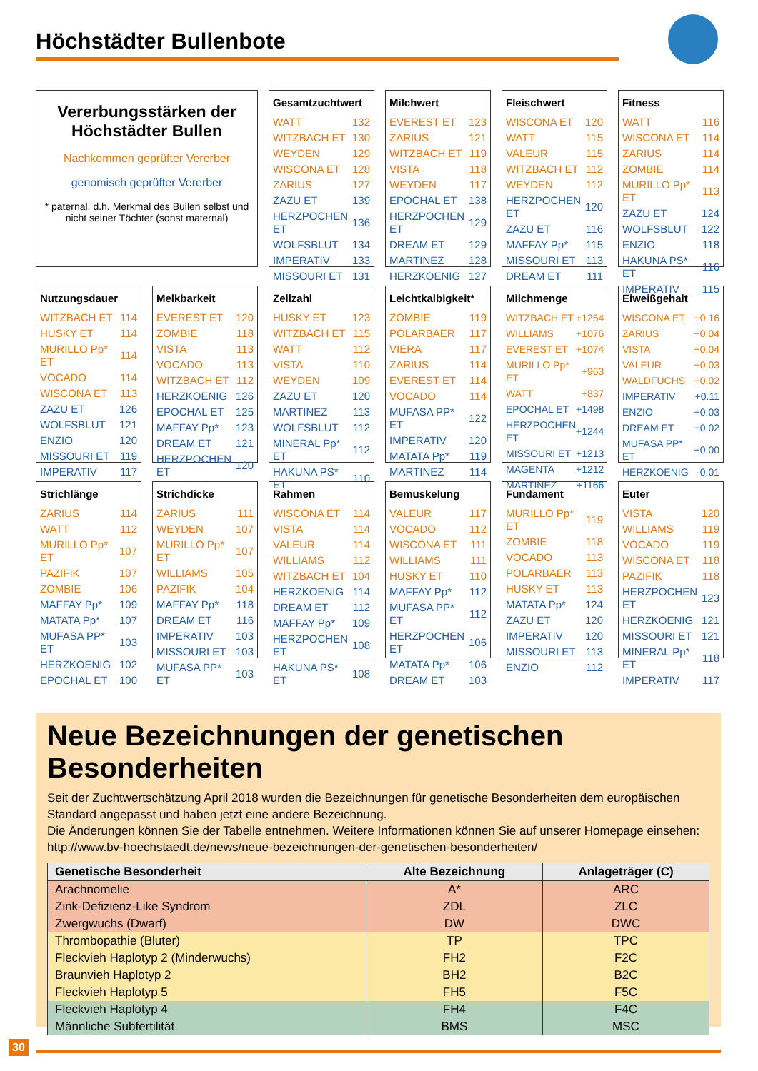Höchstädter Bullenbote
Vererbungsstärken der Höchstädter Bullen
Nachkommen geprüfter Vererber
genomisch geprüfter Vererber
* paternal, d.h. Merkmal des Bullen selbst und nicht seiner Töchter (sonst maternal)
Gesamtzuchtwert
| WATT | 132 |
| WITZBACH ET | 130 |
| WEYDEN | 129 |
| WISCONA ET | 128 |
| ZARIUS | 127 |
| ZAZU ET | 139 |
| HERZPOCHEN ET | 136 |
| WOLFSBLUT | 134 |
| IMPERATIV | 133 |
| MISSOURI ET | 131 |
Milchwert
| EVEREST ET | 123 |
| ZARIUS | 121 |
| WITZBACH ET | 119 |
| VISTA | 118 |
| WEYDEN | 117 |
| EPOCHAL ET | 138 |
| HERZPOCHEN ET | 129 |
| DREAM ET | 129 |
| MARTINEZ | 128 |
| HERZKOENIG | 127 |
Fleischwert
| WISCONA ET | 120 |
| WATT | 115 |
| VALEUR | 115 |
| WITZBACH ET | 112 |
| WEYDEN | 112 |
| HERZPOCHEN ET | 120 |
| ZAZU ET | 116 |
| MAFFAY Pp* | 115 |
| MISSOURI ET | 113 |
| DREAM ET | 111 |
Fitness
| WATT | 116 |
| WISCONA ET | 114 |
| ZARIUS | 114 |
| ZOMBIE | 114 |
| MURILLO Pp* ET | 113 |
| ZAZU ET | 124 |
| WOLFSBLUT | 122 |
| ENZIO | 118 |
| HAKUNA PS* ET | 116 |
| IMPERATIV | 115 |
Nutzungsdauer
| WITZBACH ET | 114 |
| HUSKY ET | 114 |
| MURILLO Pp* ET | 114 |
| VOCADO | 114 |
| WISCONA ET | 113 |
| ZAZU ET | 126 |
| WOLFSBLUT | 121 |
| ENZIO | 120 |
| MISSOURI ET | 119 |
| IMPERATIV | 117 |
Melkbarkeit
| EVEREST ET | 120 |
| ZOMBIE | 118 |
| VISTA | 113 |
| VOCADO | 113 |
| WITZBACH ET | 112 |
| HERZKOENIG | 126 |
| EPOCHAL ET | 125 |
| MAFFAY Pp* | 123 |
| DREAM ET | 121 |
| HERZPOCHEN ET | 120 |
Zellzahl
| HUSKY ET | 123 |
| WITZBACH ET | 115 |
| WATT | 112 |
| VISTA | 110 |
| WEYDEN | 109 |
| ZAZU ET | 120 |
| MARTINEZ | 113 |
| WOLFSBLUT | 112 |
| MINERAL Pp* ET | 112 |
| HAKUNA PS* ET | 110 |
Leichtkalbigkeit*
| ZOMBIE | 119 |
| POLARBAER | 117 |
| VIERA | 117 |
| ZARIUS | 114 |
| EVEREST ET | 114 |
| VOCADO | 114 |
| MUFASA PP* ET | 122 |
| IMPERATIV | 120 |
| MATATA Pp* | 119 |
| MARTINEZ | 114 |
Milchmenge
| WITZBACH ET | +1254 |
| WILLIAMS | +1076 |
| EVEREST ET | +1074 |
| MURILLO Pp* ET | +963 |
| WATT | +837 |
| EPOCHAL ET | +1498 |
| HERZPOCHEN ET | +1244 |
| MISSOURI ET | +1213 |
| MAGENTA | +1212 |
| MARTINEZ | +1166 |
Eiweißgehalt
| WISCONA ET | +0.16 |
| ZARIUS | +0.04 |
| VISTA | +0.04 |
| VALEUR | +0.03 |
| WALDFUCHS | +0.02 |
| IMPERATIV | +0.11 |
| ENZIO | +0.03 |
| DREAM ET | +0.02 |
| MUFASA PP* ET | +0.00 |
| HERZKOENIG | -0.01 |
Strichlänge
| ZARIUS | 114 |
| WATT | 112 |
| MURILLO Pp* ET | 107 |
| PAZIFIK | 107 |
| ZOMBIE | 106 |
| MAFFAY Pp* | 109 |
| MATATA Pp* | 107 |
| MUFASA PP* ET | 103 |
| HERZKOENIG | 102 |
| EPOCHAL ET | 100 |
Strichdicke
| ZARIUS | 111 |
| WEYDEN | 107 |
| MURILLO Pp* ET | 107 |
| WILLIAMS | 105 |
| PAZIFIK | 104 |
| MAFFAY Pp* | 118 |
| DREAM ET | 116 |
| IMPERATIV | 103 |
| MISSOURI ET | 103 |
| MUFASA PP* ET | 103 |
Rahmen
| WISCONA ET | 114 |
| VISTA | 114 |
| VALEUR | 114 |
| WILLIAMS | 112 |
| WITZBACH ET | 104 |
| HERZKOENIG | 114 |
| DREAM ET | 112 |
| MAFFAY Pp* | 109 |
| HERZPOCHEN ET | 108 |
| HAKUNA PS* ET | 108 |
Bemuskelung
| VALEUR | 117 |
| VOCADO | 112 |
| WISCONA ET | 111 |
| WILLIAMS | 111 |
| HUSKY ET | 110 |
| MAFFAY Pp* | 112 |
| MUFASA PP* ET | 112 |
| HERZPOCHEN ET | 106 |
| MATATA Pp* | 106 |
| DREAM ET | 103 |
Fundament
| MURILLO Pp* ET | 119 |
| ZOMBIE | 118 |
| VOCADO | 113 |
| POLARBAER | 113 |
| HUSKY ET | 113 |
| MATATA Pp* | 124 |
| ZAZU ET | 120 |
| IMPERATIV | 120 |
| MISSOURI ET | 113 |
| ENZIO | 112 |
Euter
| VISTA | 120 |
| WILLIAMS | 119 |
| VOCADO | 119 |
| WISCONA ET | 118 |
| PAZIFIK | 118 |
| HERZPOCHEN ET | 123 |
| HERZKOENIG | 121 |
| MISSOURI ET | 121 |
| MINERAL Pp* ET | 118 |
| IMPERATIV | 117 |
Neue Bezeichnungen der genetischen Besonderheiten
Seit der Zuchtwertschätzung April 2018 wurden die Bezeichnungen für genetische Besonderheiten dem europäischen Standard angepasst und haben jetzt eine andere Bezeichnung.
Die Änderungen können Sie der Tabelle entnehmen. Weitere Informationen können Sie auf unserer Homepage einsehen: http://www.bv-hoechstaedt.de/news/neue-bezeichnungen-der-genetischen-besonderheiten/
| Genetische Besonderheit | Alte Bezeichnung | Anlageträger (C) |
| --- | --- | --- |
| Arachnomelie | A* | ARC |
| Zink-Defizienz-Like Syndrom | ZDL | ZLC |
| Zwergwuchs (Dwarf) | DW | DWC |
| Thrombopathie (Bluter) | TP | TPC |
| Fleckvieh Haplotyp 2 (Minderwuchs) | FH2 | F2C |
| Braunvieh Haplotyp 2 | BH2 | B2C |
| Fleckvieh Haplotyp 5 | FH5 | F5C |
| Fleckvieh Haplotyp 4 | FH4 | F4C |
| Männliche Subfertilität | BMS | MSC |
30